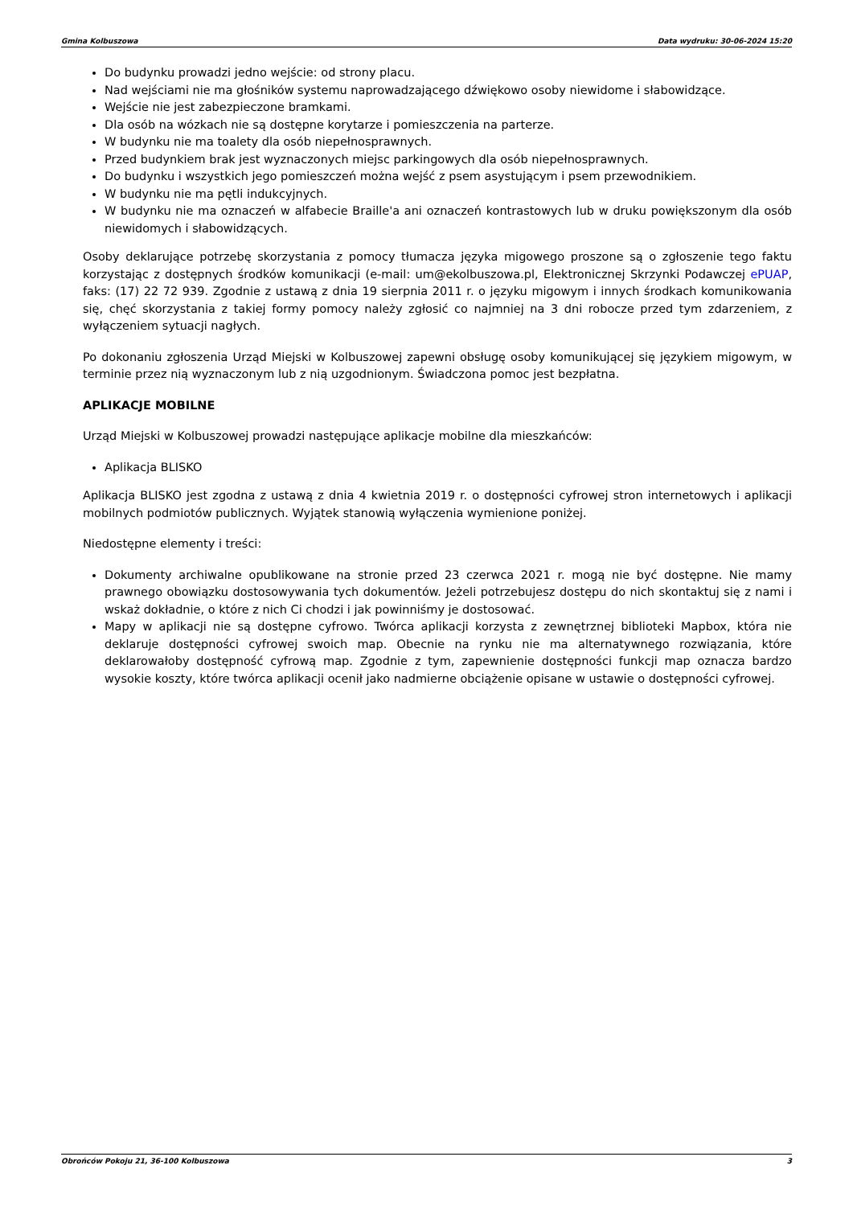Gmina Kolbuszowa Data wydruku: 30-06-2024 15:20
Do budynku prowadzi jedno wejście: od strony placu.
Nad wejściami nie ma głośników systemu naprowadzającego dźwiękowo osoby niewidome i słabowidzące.
Wejście nie jest zabezpieczone bramkami.
Dla osób na wózkach nie są dostępne korytarze i pomieszczenia na parterze.
W budynku nie ma toalety dla osób niepełnosprawnych.
Przed budynkiem brak jest wyznaczonych miejsc parkingowych dla osób niepełnosprawnych.
Do budynku i wszystkich jego pomieszczeń można wejść z psem asystującym i psem przewodnikiem.
W budynku nie ma pętli indukcyjnych.
W budynku nie ma oznaczeń w alfabecie Braille'a ani oznaczeń kontrastowych lub w druku powiększonym dla osób niewidomych i słabowidzących.
Osoby deklarujące potrzebę skorzystania z pomocy tłumacza języka migowego proszone są o zgłoszenie tego faktu korzystając z dostępnych środków komunikacji (e-mail: um@ekolbuszowa.pl, Elektronicznej Skrzynki Podawczej ePUAP, faks: (17) 22 72 939. Zgodnie z ustawą z dnia 19 sierpnia 2011 r. o języku migowym i innych środkach komunikowania się, chęć skorzystania z takiej formy pomocy należy zgłosić co najmniej na 3 dni robocze przed tym zdarzeniem, z wyłączeniem sytuacji nagłych.
Po dokonaniu zgłoszenia Urząd Miejski w Kolbuszowej zapewni obsługę osoby komunikującej się językiem migowym, w terminie przez nią wyznaczonym lub z nią uzgodnionym. Świadczona pomoc jest bezpłatna.
APLIKACJE MOBILNE
Urząd Miejski w Kolbuszowej prowadzi następujące aplikacje mobilne dla mieszkańców:
Aplikacja BLISKO
Aplikacja BLISKO jest zgodna z ustawą z dnia 4 kwietnia 2019 r. o dostępności cyfrowej stron internetowych i aplikacji mobilnych podmiotów publicznych. Wyjątek stanowią wyłączenia wymienione poniżej.
Niedostępne elementy i treści:
Dokumenty archiwalne opublikowane na stronie przed 23 czerwca 2021 r. mogą nie być dostępne. Nie mamy prawnego obowiązku dostosowywania tych dokumentów. Jeżeli potrzebujesz dostępu do nich skontaktuj się z nami i wskaż dokładnie, o które z nich Ci chodzi i jak powinniśmy je dostosować.
Mapy w aplikacji nie są dostępne cyfrowo. Twórca aplikacji korzysta z zewnętrznej biblioteki Mapbox, która nie deklaruje dostępności cyfrowej swoich map. Obecnie na rynku nie ma alternatywnego rozwiązania, które deklarowałoby dostępność cyfrową map. Zgodnie z tym, zapewnienie dostępności funkcji map oznacza bardzo wysokie koszty, które twórca aplikacji ocenił jako nadmierne obciążenie opisane w ustawie o dostępności cyfrowej.
Obrońców Pokoju 21, 36-100 Kolbuszowa 3